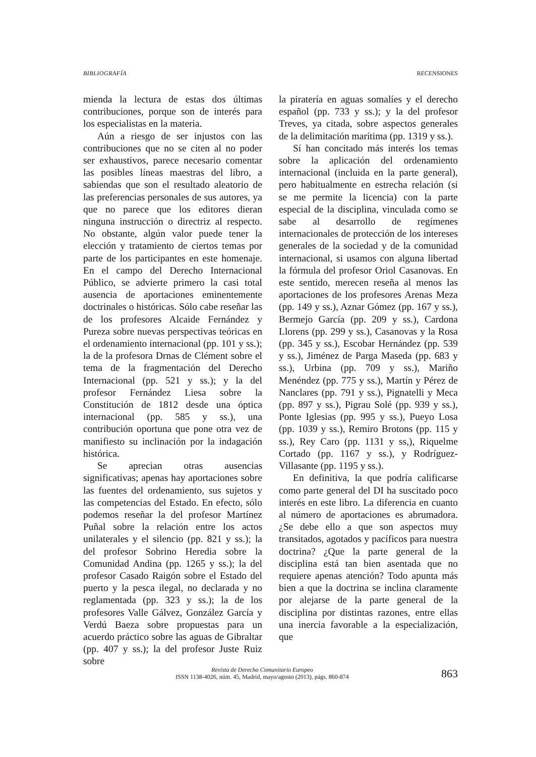BIBLIOGRAFÍA RECENSIONES
mienda la lectura de estas dos últimas contribuciones, porque son de interés para los especialistas en la materia.
Aún a riesgo de ser injustos con las contribuciones que no se citen al no poder ser exhaustivos, parece necesario comentar las posibles líneas maestras del libro, a sabiendas que son el resultado aleatorio de las preferencias personales de sus autores, ya que no parece que los editores dieran ninguna instrucción o directriz al respecto. No obstante, algún valor puede tener la elección y tratamiento de ciertos temas por parte de los participantes en este homenaje. En el campo del Derecho Internacional Público, se advierte primero la casi total ausencia de aportaciones eminentemente doctrinales o históricas. Sólo cabe reseñar las de los profesores Alcaide Fernández y Pureza sobre nuevas perspectivas teóricas en el ordenamiento internacional (pp. 101 y ss.); la de la profesora Drnas de Clément sobre el tema de la fragmentación del Derecho Internacional (pp. 521 y ss.); y la del profesor Fernández Liesa sobre la Constitución de 1812 desde una óptica internacional (pp. 585 y ss.), una contribución oportuna que pone otra vez de manifiesto su inclinación por la indagación histórica.
Se aprecian otras ausencias significativas; apenas hay aportaciones sobre las fuentes del ordenamiento, sus sujetos y las competencias del Estado. En efecto, sólo podemos reseñar la del profesor Martínez Puñal sobre la relación entre los actos unilaterales y el silencio (pp. 821 y ss.); la del profesor Sobrino Heredia sobre la Comunidad Andina (pp. 1265 y ss.); la del profesor Casado Raigón sobre el Estado del puerto y la pesca ilegal, no declarada y no reglamentada (pp. 323 y ss.); la de los profesores Valle Gálvez, González García y Verdú Baeza sobre propuestas para un acuerdo práctico sobre las aguas de Gibraltar (pp. 407 y ss.); la del profesor Juste Ruiz sobre
la piratería en aguas somalíes y el derecho español (pp. 733 y ss.); y la del profesor Treves, ya citada, sobre aspectos generales de la delimitación marítima (pp. 1319 y ss.).
Sí han concitado más interés los temas sobre la aplicación del ordenamiento internacional (incluida en la parte general), pero habitualmente en estrecha relación (si se me permite la licencia) con la parte especial de la disciplina, vinculada como se sabe al desarrollo de regímenes internacionales de protección de los intereses generales de la sociedad y de la comunidad internacional, si usamos con alguna libertad la fórmula del profesor Oriol Casanovas. En este sentido, merecen reseña al menos las aportaciones de los profesores Arenas Meza (pp. 149 y ss.), Aznar Gómez (pp. 167 y ss.), Bermejo García (pp. 209 y ss.), Cardona Llorens (pp. 299 y ss.), Casanovas y la Rosa (pp. 345 y ss.), Escobar Hernández (pp. 539 y ss.), Jiménez de Parga Maseda (pp. 683 y ss.), Urbina (pp. 709 y ss.), Mariño Menéndez (pp. 775 y ss.), Martín y Pérez de Nanclares (pp. 791 y ss.), Pignatelli y Meca (pp. 897 y ss.), Pigrau Solé (pp. 939 y ss.), Ponte Iglesias (pp. 995 y ss.), Pueyo Losa (pp. 1039 y ss.), Remiro Brotons (pp. 115 y ss.), Rey Caro (pp. 1131 y ss,), Riquelme Cortado (pp. 1167 y ss.), y Rodríguez-Villasante (pp. 1195 y ss.).
En definitiva, la que podría calificarse como parte general del DI ha suscitado poco interés en este libro. La diferencia en cuanto al número de aportaciones es abrumadora. ¿Se debe ello a que son aspectos muy transitados, agotados y pacíficos para nuestra doctrina? ¿Que la parte general de la disciplina está tan bien asentada que no requiere apenas atención? Todo apunta más bien a que la doctrina se inclina claramente por alejarse de la parte general de la disciplina por distintas razones, entre ellas una inercia favorable a la especialización, que
Revista de Derecho Comunitario Europeo
ISSN 1138-4026, núm. 45, Madrid, mayo/agosto (2013), págs. 860-874
863